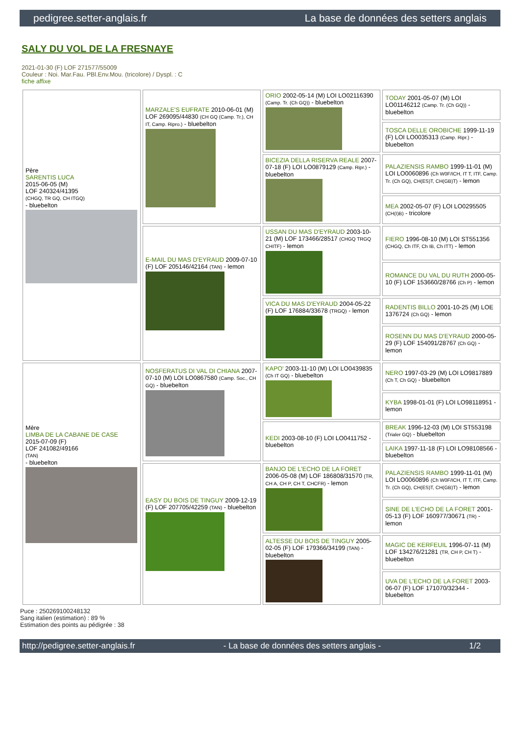pedigree.setter-anglais.fr La base de données des setters anglais
SALY DU VOL DE LA FRESNAYE
2021-01-30 (F) LOF 271577/55009
Couleur : Noi. Mar.Fau. PBl.Env.Mou. (tricolore) / Dyspl. : C
fiche affixe
| Père SARENTIS LUCA 2015-06-05 (M) LOF 240324/41395 (CHGQ, TR GQ, CH ITGQ) - bluebelton | MARZALE'S EUFRATE 2010-06-01 (M) LOF 269095/44830 (CH GQ (Camp. Tr.), CH IT, Camp. Ripro.) - bluebelton | ORIO 2002-05-14 (M) LOI LO02116390 (Camp. Tr. (Ch GQ)) - bluebelton | TODAY 2001-05-07 (M) LOI LO01146212 (Camp. Tr. (Ch GQ)) - bluebelton |
| | | | TOSCA DELLE OROBICHE 1999-11-19 (F) LOI LO0035313 (Camp. Ripr.) - bluebelton |
| | | BICEZIA DELLA RISERVA REALE 2007-07-18 (F) LOI LO0879129 (Camp. Ripr.) - bluebelton | PALAZIENSIS RAMBO 1999-11-01 (M) LOI LO0060896 (Ch W0F/ICH, IT T, ITF, Camp. Tr. (Ch GQ), CH(ES)T, CH(GB)T) - lemon |
| | | | MEA 2002-05-07 (F) LOI LO0295505 (CH(I)B) - tricolore |
| | E-MAIL DU MAS D'EYRAUD 2009-07-10 (F) LOF 205146/42164 (TAN) - lemon | USSAN DU MAS D'EYRAUD 2003-10-21 (M) LOF 173466/28517 (CHGQ TRGQ CHITF) - lemon | FIERO 1996-08-10 (M) LOI ST551356 (CHGQ, Ch ITF, Ch IB, Ch ITT) - lemon |
| | | | ROMANCE DU VAL DU RUTH 2000-05-10 (F) LOF 153660/28766 (Ch P) - lemon |
| | | VICA DU MAS D'EYRAUD 2004-05-22 (F) LOF 176884/33678 (TRGQ) - lemon | RADENTIS BILLO 2001-10-25 (M) LOE 1376724 (Ch GQ) - lemon |
| | | | ROSENN DU MAS D'EYRAUD 2000-05-29 (F) LOF 154091/28767 (Ch GQ) - lemon |
| Mère LIMBA DE LA CABANE DE CASE 2015-07-09 (F) LOF 241082/49166 (TAN) - bluebelton | NOSFERATUS DI VAL DI CHIANA 2007-07-10 (M) LOI LO0867580 (Camp. Soc., CH GQ) - bluebelton | KAPO' 2003-11-10 (M) LOI LO0439835 (Ch IT GQ) - bluebelton | NERO 1997-03-29 (M) LOI LO9817889 (Ch T, Ch GQ) - bluebelton |
| | | | KYBA 1998-01-01 (F) LOI LO98118951 - lemon |
| | | KEDI 2003-08-10 (F) LOI LO0411752 - bluebelton | BREAK 1996-12-03 (M) LOI ST553198 (Trialer GQ) - bluebelton |
| | | | LAIKA 1997-11-18 (F) LOI LO98108566 - bluebelton |
| | EASY DU BOIS DE TINGUY 2009-12-19 (F) LOF 207705/42259 (TAN) - bluebelton | BANJO DE L'ECHO DE LA FORET 2006-05-08 (M) LOF 186808/31570 (TR, CH A, CH P, CH T, CHCFR) - lemon | PALAZIENSIS RAMBO 1999-11-01 (M) LOI LO0060896 (Ch W0F/ICH, IT T, ITF, Camp. Tr. (Ch GQ), CH(ES)T, CH(GB)T) - lemon |
| | | | SINE DE L'ECHO DE LA FORET 2001-05-13 (F) LOF 160977/30671 (TR) - lemon |
| | | ALTESSE DU BOIS DE TINGUY 2005-02-05 (F) LOF 179366/34199 (TAN) - bluebelton | MAGIC DE KERFEUIL 1996-07-11 (M) LOF 134276/21281 (TR, CH P, CH T) - bluebelton |
| | | | UVA DE L'ECHO DE LA FORET 2003-06-07 (F) LOF 171070/32344 - bluebelton |
Puce : 250269100248132
Sang italien (estimation) : 89 %
Estimation des points au pédigrée : 38
http://pedigree.setter-anglais.fr - La base de données des setters anglais - 1/2